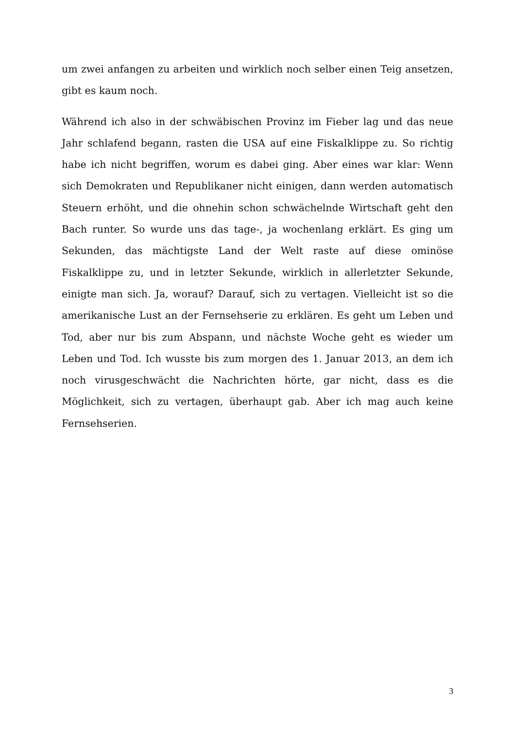um zwei anfangen zu arbeiten und wirklich noch selber einen Teig ansetzen, gibt es kaum noch.
Während ich also in der schwäbischen Provinz im Fieber lag und das neue Jahr schlafend begann, rasten die USA auf eine Fiskalklippe zu. So richtig habe ich nicht begriffen, worum es dabei ging. Aber eines war klar: Wenn sich Demokraten und Republikaner nicht einigen, dann werden automatisch Steuern erhöht, und die ohnehin schon schwächelnde Wirtschaft geht den Bach runter. So wurde uns das tage-, ja wochenlang erklärt. Es ging um Sekunden, das mächtigste Land der Welt raste auf diese ominöse Fiskalklippe zu, und in letzter Sekunde, wirklich in allerletzter Sekunde, einigte man sich. Ja, worauf? Darauf, sich zu vertagen. Vielleicht ist so die amerikanische Lust an der Fernsehserie zu erklären. Es geht um Leben und Tod, aber nur bis zum Abspann, und nächste Woche geht es wieder um Leben und Tod. Ich wusste bis zum morgen des 1. Januar 2013, an dem ich noch virusgeschwächt die Nachrichten hörte, gar nicht, dass es die Möglichkeit, sich zu vertagen, überhaupt gab. Aber ich mag auch keine Fernsehserien.
3